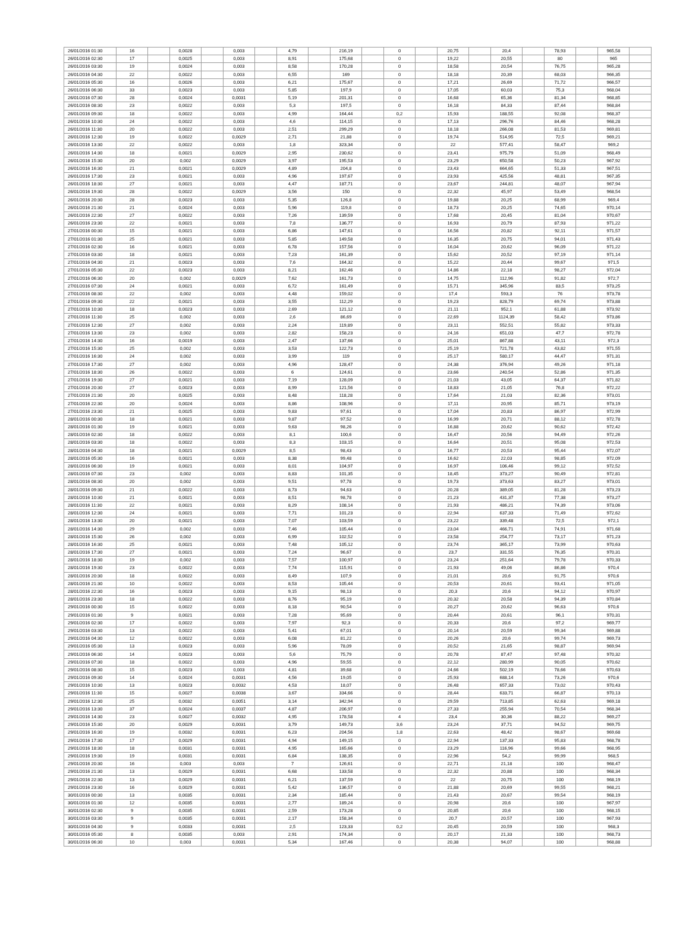| 26/01/2016 01:30 | 16 | | 0,0028 | | 0,003 | | 4,79 | | 216,19 | | 0 | | 20,75 | | 20,4 | | 78,93 | | 965,58 | |
| 26/01/2016 02:30 | 17 | | 0,0025 | | 0,003 | | 8,91 | | 175,68 | | 0 | | 19,22 | | 20,55 | | 80 | | 965 | |
| 26/01/2016 03:30 | 19 | | 0,0024 | | 0,003 | | 8,58 | | 170,28 | | 0 | | 18,58 | | 20,54 | | 76,75 | | 965,28 | |
| 26/01/2016 04:30 | 22 | | 0,0022 | | 0,003 | | 6,55 | | 169 | | 0 | | 18,18 | | 20,39 | | 68,03 | | 966,35 | |
| 26/01/2016 05:30 | 16 | | 0,0026 | | 0,003 | | 6,21 | | 175,67 | | 0 | | 17,21 | | 26,69 | | 71,72 | | 966,57 | |
| 26/01/2016 06:30 | 33 | | 0,0023 | | 0,003 | | 5,85 | | 197,9 | | 0 | | 17,05 | | 60,03 | | 75,3 | | 968,04 | |
| 26/01/2016 07:30 | 28 | | 0,0024 | | 0,0031 | | 5,19 | | 201,31 | | 0 | | 16,68 | | 65,36 | | 81,34 | | 968,85 | |
| 26/01/2016 08:30 | 23 | | 0,0022 | | 0,003 | | 5,3 | | 197,5 | | 0 | | 16,18 | | 84,33 | | 87,44 | | 968,84 | |
| 26/01/2016 09:30 | 18 | | 0,0022 | | 0,003 | | 4,99 | | 164,44 | | 0,2 | | 15,93 | | 188,55 | | 92,08 | | 968,37 | |
| 26/01/2016 10:30 | 24 | | 0,0022 | | 0,003 | | 4,6 | | 114,15 | | 0 | | 17,13 | | 296,76 | | 84,46 | | 968,28 | |
| 26/01/2016 11:30 | 20 | | 0,0022 | | 0,003 | | 2,51 | | 299,29 | | 0 | | 18,18 | | 266,08 | | 81,53 | | 969,81 | |
| 26/01/2016 12:30 | 19 | | 0,0022 | | 0,0029 | | 2,71 | | 21,88 | | 0 | | 19,74 | | 514,95 | | 72,5 | | 969,21 | |
| 26/01/2016 13:30 | 22 | | 0,0022 | | 0,003 | | 1,8 | | 323,34 | | 0 | | 22 | | 577,41 | | 58,47 | | 969,2 | |
| 26/01/2016 14:30 | 18 | | 0,0021 | | 0,0029 | | 2,95 | | 230,62 | | 0 | | 23,41 | | 975,79 | | 51,09 | | 968,49 | |
| 26/01/2016 15:30 | 20 | | 0,002 | | 0,0029 | | 3,97 | | 195,53 | | 0 | | 23,29 | | 650,58 | | 50,23 | | 967,92 | |
| 26/01/2016 16:30 | 21 | | 0,0021 | | 0,0029 | | 4,89 | | 204,8 | | 0 | | 23,43 | | 664,65 | | 51,33 | | 967,51 | |
| 26/01/2016 17:30 | 23 | | 0,0021 | | 0,003 | | 4,96 | | 197,67 | | 0 | | 23,93 | | 425,56 | | 48,81 | | 967,35 | |
| 26/01/2016 18:30 | 27 | | 0,0021 | | 0,003 | | 4,47 | | 187,71 | | 0 | | 23,67 | | 244,81 | | 48,07 | | 967,94 | |
| 26/01/2016 19:30 | 28 | | 0,0022 | | 0,0029 | | 3,56 | | 150 | | 0 | | 22,32 | | 45,97 | | 53,49 | | 968,54 | |
| 26/01/2016 20:30 | 28 | | 0,0023 | | 0,003 | | 5,35 | | 126,8 | | 0 | | 19,88 | | 20,25 | | 68,99 | | 969,4 | |
| 26/01/2016 21:30 | 21 | | 0,0024 | | 0,003 | | 5,96 | | 119,8 | | 0 | | 18,73 | | 20,25 | | 74,65 | | 970,14 | |
| 26/01/2016 22:30 | 27 | | 0,0022 | | 0,003 | | 7,26 | | 139,59 | | 0 | | 17,68 | | 20,45 | | 81,04 | | 970,67 | |
| 26/01/2016 23:30 | 22 | | 0,0021 | | 0,003 | | 7,8 | | 136,77 | | 0 | | 16,93 | | 20,79 | | 87,93 | | 971,22 | |
| 27/01/2016 00:30 | 15 | | 0,0021 | | 0,003 | | 6,86 | | 147,61 | | 0 | | 16,56 | | 20,82 | | 92,11 | | 971,57 | |
| 27/01/2016 01:30 | 25 | | 0,0021 | | 0,003 | | 5,85 | | 149,58 | | 0 | | 16,35 | | 20,75 | | 94,01 | | 971,43 | |
| 27/01/2016 02:30 | 16 | | 0,0021 | | 0,003 | | 6,78 | | 157,56 | | 0 | | 16,04 | | 20,62 | | 96,09 | | 971,22 | |
| 27/01/2016 03:30 | 18 | | 0,0021 | | 0,003 | | 7,23 | | 161,39 | | 0 | | 15,62 | | 20,52 | | 97,19 | | 971,14 | |
| 27/01/2016 04:30 | 21 | | 0,0023 | | 0,003 | | 7,6 | | 164,32 | | 0 | | 15,22 | | 20,44 | | 99,67 | | 971,5 | |
| 27/01/2016 05:30 | 22 | | 0,0023 | | 0,003 | | 8,21 | | 162,46 | | 0 | | 14,86 | | 22,18 | | 98,27 | | 972,04 | |
| 27/01/2016 06:30 | 20 | | 0,002 | | 0,0029 | | 7,62 | | 161,73 | | 0 | | 14,75 | | 112,96 | | 91,82 | | 972,7 | |
| 27/01/2016 07:30 | 24 | | 0,0021 | | 0,003 | | 6,72 | | 161,49 | | 0 | | 15,71 | | 345,96 | | 83,5 | | 973,25 | |
| 27/01/2016 08:30 | 22 | | 0,002 | | 0,003 | | 4,48 | | 159,02 | | 0 | | 17,4 | | 593,3 | | 76 | | 973,78 | |
| 27/01/2016 09:30 | 22 | | 0,0021 | | 0,003 | | 3,55 | | 112,29 | | 0 | | 19,23 | | 828,79 | | 69,74 | | 973,88 | |
| 27/01/2016 10:30 | 18 | | 0,0023 | | 0,003 | | 2,69 | | 121,12 | | 0 | | 21,11 | | 952,1 | | 61,88 | | 973,92 | |
| 27/01/2016 11:30 | 25 | | 0,002 | | 0,003 | | 2,6 | | 86,69 | | 0 | | 22,69 | | 1124,39 | | 58,42 | | 973,86 | |
| 27/01/2016 12:30 | 27 | | 0,002 | | 0,003 | | 2,24 | | 119,89 | | 0 | | 23,11 | | 552,51 | | 55,82 | | 973,33 | |
| 27/01/2016 13:30 | 23 | | 0,002 | | 0,003 | | 2,82 | | 158,23 | | 0 | | 24,16 | | 651,03 | | 47,7 | | 972,78 | |
| 27/01/2016 14:30 | 16 | | 0,0019 | | 0,003 | | 2,47 | | 137,66 | | 0 | | 25,01 | | 867,88 | | 43,11 | | 972,3 | |
| 27/01/2016 15:30 | 25 | | 0,002 | | 0,003 | | 3,53 | | 122,73 | | 0 | | 25,19 | | 721,78 | | 43,82 | | 971,55 | |
| 27/01/2016 16:30 | 24 | | 0,002 | | 0,003 | | 3,99 | | 119 | | 0 | | 25,17 | | 580,17 | | 44,47 | | 971,31 | |
| 27/01/2016 17:30 | 27 | | 0,002 | | 0,003 | | 4,96 | | 128,47 | | 0 | | 24,38 | | 376,94 | | 49,26 | | 971,18 | |
| 27/01/2016 18:30 | 26 | | 0,0022 | | 0,003 | | 6 | | 124,61 | | 0 | | 23,66 | | 240,54 | | 52,86 | | 971,35 | |
| 27/01/2016 19:30 | 27 | | 0,0021 | | 0,003 | | 7,19 | | 128,09 | | 0 | | 21,03 | | 43,05 | | 64,37 | | 971,82 | |
| 27/01/2016 20:30 | 27 | | 0,0023 | | 0,003 | | 8,99 | | 121,56 | | 0 | | 18,83 | | 21,05 | | 76,8 | | 972,22 | |
| 27/01/2016 21:30 | 20 | | 0,0025 | | 0,003 | | 8,48 | | 118,28 | | 0 | | 17,64 | | 21,03 | | 82,36 | | 973,01 | |
| 27/01/2016 22:30 | 20 | | 0,0024 | | 0,003 | | 8,86 | | 108,96 | | 0 | | 17,11 | | 20,95 | | 85,71 | | 973,19 | |
| 27/01/2016 23:30 | 21 | | 0,0025 | | 0,003 | | 9,83 | | 97,61 | | 0 | | 17,04 | | 20,83 | | 86,97 | | 972,99 | |
| 28/01/2016 00:30 | 18 | | 0,0021 | | 0,003 | | 9,87 | | 97,52 | | 0 | | 16,99 | | 20,71 | | 88,12 | | 972,78 | |
| 28/01/2016 01:30 | 19 | | 0,0021 | | 0,003 | | 9,63 | | 98,26 | | 0 | | 16,88 | | 20,62 | | 90,62 | | 972,42 | |
| 28/01/2016 02:30 | 18 | | 0,0022 | | 0,003 | | 8,1 | | 100,6 | | 0 | | 16,47 | | 20,56 | | 94,49 | | 972,26 | |
| 28/01/2016 03:30 | 18 | | 0,0022 | | 0,003 | | 8,3 | | 103,15 | | 0 | | 16,64 | | 20,51 | | 95,08 | | 972,53 | |
| 28/01/2016 04:30 | 18 | | 0,0021 | | 0,0029 | | 8,5 | | 98,43 | | 0 | | 16,77 | | 20,53 | | 95,44 | | 972,07 | |
| 28/01/2016 05:30 | 16 | | 0,0021 | | 0,003 | | 8,38 | | 99,48 | | 0 | | 16,62 | | 22,03 | | 98,85 | | 972,09 | |
| 28/01/2016 06:30 | 19 | | 0,0021 | | 0,003 | | 8,01 | | 104,97 | | 0 | | 16,97 | | 106,46 | | 99,12 | | 972,52 | |
| 28/01/2016 07:30 | 23 | | 0,002 | | 0,003 | | 8,83 | | 101,35 | | 0 | | 18,45 | | 373,27 | | 90,49 | | 972,81 | |
| 28/01/2016 08:30 | 20 | | 0,002 | | 0,003 | | 9,51 | | 97,78 | | 0 | | 19,73 | | 373,63 | | 83,27 | | 973,01 | |
| 28/01/2016 09:30 | 21 | | 0,0022 | | 0,003 | | 8,73 | | 94,63 | | 0 | | 20,28 | | 389,05 | | 81,28 | | 973,23 | |
| 28/01/2016 10:30 | 21 | | 0,0021 | | 0,003 | | 8,51 | | 98,78 | | 0 | | 21,23 | | 431,37 | | 77,38 | | 973,27 | |
| 28/01/2016 11:30 | 22 | | 0,0021 | | 0,003 | | 8,29 | | 108,14 | | 0 | | 21,93 | | 486,21 | | 74,39 | | 973,06 | |
| 28/01/2016 12:30 | 24 | | 0,0021 | | 0,003 | | 7,71 | | 101,23 | | 0 | | 22,94 | | 637,33 | | 71,49 | | 972,62 | |
| 28/01/2016 13:30 | 20 | | 0,0021 | | 0,003 | | 7,07 | | 103,59 | | 0 | | 23,22 | | 339,48 | | 72,5 | | 972,1 | |
| 28/01/2016 14:30 | 29 | | 0,002 | | 0,003 | | 7,46 | | 105,44 | | 0 | | 23,04 | | 466,71 | | 74,91 | | 971,68 | |
| 28/01/2016 15:30 | 26 | | 0,002 | | 0,003 | | 6,99 | | 102,52 | | 0 | | 23,58 | | 254,77 | | 73,17 | | 971,23 | |
| 28/01/2016 16:30 | 25 | | 0,0021 | | 0,003 | | 7,48 | | 105,12 | | 0 | | 23,74 | | 365,17 | | 73,99 | | 970,63 | |
| 28/01/2016 17:30 | 27 | | 0,0021 | | 0,003 | | 7,24 | | 96,67 | | 0 | | 23,7 | | 331,55 | | 76,35 | | 970,31 | |
| 28/01/2016 18:30 | 19 | | 0,002 | | 0,003 | | 7,57 | | 100,97 | | 0 | | 23,24 | | 251,64 | | 79,78 | | 970,33 | |
| 28/01/2016 19:30 | 23 | | 0,0022 | | 0,003 | | 7,74 | | 115,91 | | 0 | | 21,93 | | 49,06 | | 86,86 | | 970,4 | |
| 28/01/2016 20:30 | 18 | | 0,0022 | | 0,003 | | 8,49 | | 107,9 | | 0 | | 21,01 | | 20,6 | | 91,75 | | 970,6 | |
| 28/01/2016 21:30 | 10 | | 0,0022 | | 0,003 | | 8,53 | | 105,44 | | 0 | | 20,53 | | 20,61 | | 93,41 | | 971,05 | |
| 28/01/2016 22:30 | 16 | | 0,0023 | | 0,003 | | 9,15 | | 98,13 | | 0 | | 20,3 | | 20,6 | | 94,12 | | 970,97 | |
| 28/01/2016 23:30 | 18 | | 0,0022 | | 0,003 | | 8,76 | | 95,19 | | 0 | | 20,32 | | 20,58 | | 94,39 | | 970,84 | |
| 29/01/2016 00:30 | 15 | | 0,0022 | | 0,003 | | 8,18 | | 90,54 | | 0 | | 20,27 | | 20,62 | | 96,63 | | 970,6 | |
| 29/01/2016 01:30 | 9 | | 0,0021 | | 0,003 | | 7,28 | | 95,69 | | 0 | | 20,44 | | 20,61 | | 96,1 | | 970,31 | |
| 29/01/2016 02:30 | 17 | | 0,0022 | | 0,003 | | 7,97 | | 92,3 | | 0 | | 20,33 | | 20,6 | | 97,2 | | 969,77 | |
| 29/01/2016 03:30 | 13 | | 0,0022 | | 0,003 | | 5,41 | | 67,01 | | 0 | | 20,14 | | 20,59 | | 99,34 | | 969,88 | |
| 29/01/2016 04:30 | 12 | | 0,0022 | | 0,003 | | 6,08 | | 81,22 | | 0 | | 20,26 | | 20,6 | | 99,74 | | 969,73 | |
| 29/01/2016 05:30 | 13 | | 0,0023 | | 0,003 | | 5,96 | | 78,09 | | 0 | | 20,52 | | 21,65 | | 98,87 | | 969,94 | |
| 29/01/2016 06:30 | 14 | | 0,0023 | | 0,003 | | 5,6 | | 75,79 | | 0 | | 20,78 | | 87,47 | | 97,48 | | 970,32 | |
| 29/01/2016 07:30 | 18 | | 0,0022 | | 0,003 | | 4,96 | | 59,55 | | 0 | | 22,12 | | 280,99 | | 90,05 | | 970,62 | |
| 29/01/2016 08:30 | 15 | | 0,0023 | | 0,003 | | 4,81 | | 39,68 | | 0 | | 24,66 | | 502,19 | | 78,66 | | 970,63 | |
| 29/01/2016 09:30 | 14 | | 0,0024 | | 0,0031 | | 4,56 | | 19,05 | | 0 | | 25,93 | | 688,14 | | 73,26 | | 970,6 | |
| 29/01/2016 10:30 | 13 | | 0,0023 | | 0,0032 | | 4,53 | | 18,07 | | 0 | | 26,48 | | 657,33 | | 73,02 | | 970,43 | |
| 29/01/2016 11:30 | 15 | | 0,0027 | | 0,0038 | | 3,67 | | 334,66 | | 0 | | 28,44 | | 633,71 | | 66,87 | | 970,13 | |
| 29/01/2016 12:30 | 25 | | 0,0032 | | 0,0051 | | 3,14 | | 342,94 | | 0 | | 29,59 | | 713,85 | | 62,63 | | 969,18 | |
| 29/01/2016 13:30 | 37 | | 0,0024 | | 0,0037 | | 4,87 | | 206,97 | | 0 | | 27,33 | | 255,94 | | 70,54 | | 968,34 | |
| 29/01/2016 14:30 | 23 | | 0,0027 | | 0,0032 | | 4,95 | | 178,58 | | 4 | | 23,4 | | 30,36 | | 88,22 | | 969,27 | |
| 29/01/2016 15:30 | 20 | | 0,0029 | | 0,0031 | | 3,79 | | 149,73 | | 3,6 | | 23,24 | | 37,71 | | 94,52 | | 969,75 | |
| 29/01/2016 16:30 | 19 | | 0,0032 | | 0,0031 | | 6,23 | | 204,56 | | 1,8 | | 22,63 | | 48,42 | | 98,67 | | 969,68 | |
| 29/01/2016 17:30 | 17 | | 0,0029 | | 0,0031 | | 4,94 | | 149,15 | | 0 | | 22,94 | | 137,33 | | 95,83 | | 968,78 | |
| 29/01/2016 18:30 | 18 | | 0,0031 | | 0,0031 | | 4,95 | | 165,66 | | 0 | | 23,29 | | 116,96 | | 99,66 | | 968,95 | |
| 29/01/2016 19:30 | 19 | | 0,0031 | | 0,0031 | | 6,84 | | 138,35 | | 0 | | 22,96 | | 54,2 | | 99,99 | | 968,5 | |
| 29/01/2016 20:30 | 16 | | 0,003 | | 0,003 | | 7 | | 126,61 | | 0 | | 22,71 | | 21,18 | | 100 | | 968,47 | |
| 29/01/2016 21:30 | 13 | | 0,0029 | | 0,0031 | | 6,68 | | 133,58 | | 0 | | 22,32 | | 20,88 | | 100 | | 968,34 | |
| 29/01/2016 22:30 | 13 | | 0,0029 | | 0,0031 | | 6,21 | | 137,59 | | 0 | | 22 | | 20,75 | | 100 | | 968,19 | |
| 29/01/2016 23:30 | 16 | | 0,0029 | | 0,0031 | | 5,42 | | 136,57 | | 0 | | 21,88 | | 20,69 | | 99,55 | | 968,21 | |
| 30/01/2016 00:30 | 13 | | 0,0035 | | 0,0031 | | 2,34 | | 185,44 | | 0 | | 21,43 | | 20,67 | | 99,54 | | 968,19 | |
| 30/01/2016 01:30 | 12 | | 0,0035 | | 0,0031 | | 2,77 | | 189,24 | | 0 | | 20,98 | | 20,6 | | 100 | | 967,97 | |
| 30/01/2016 02:30 | 9 | | 0,0035 | | 0,0031 | | 2,59 | | 173,28 | | 0 | | 20,85 | | 20,6 | | 100 | | 968,15 | |
| 30/01/2016 03:30 | 9 | | 0,0035 | | 0,0031 | | 2,17 | | 158,34 | | 0 | | 20,7 | | 20,57 | | 100 | | 967,93 | |
| 30/01/2016 04:30 | 9 | | 0,0033 | | 0,0031 | | 2,5 | | 123,33 | | 0,2 | | 20,45 | | 20,59 | | 100 | | 968,3 | |
| 30/01/2016 05:30 | 8 | | 0,0035 | | 0,003 | | 2,91 | | 174,34 | | 0 | | 20,17 | | 21,33 | | 100 | | 968,73 | |
| 30/01/2016 06:30 | 10 | | 0,003 | | 0,0031 | | 5,34 | | 167,46 | | 0 | | 20,38 | | 94,07 | | 100 | | 968,88 | |